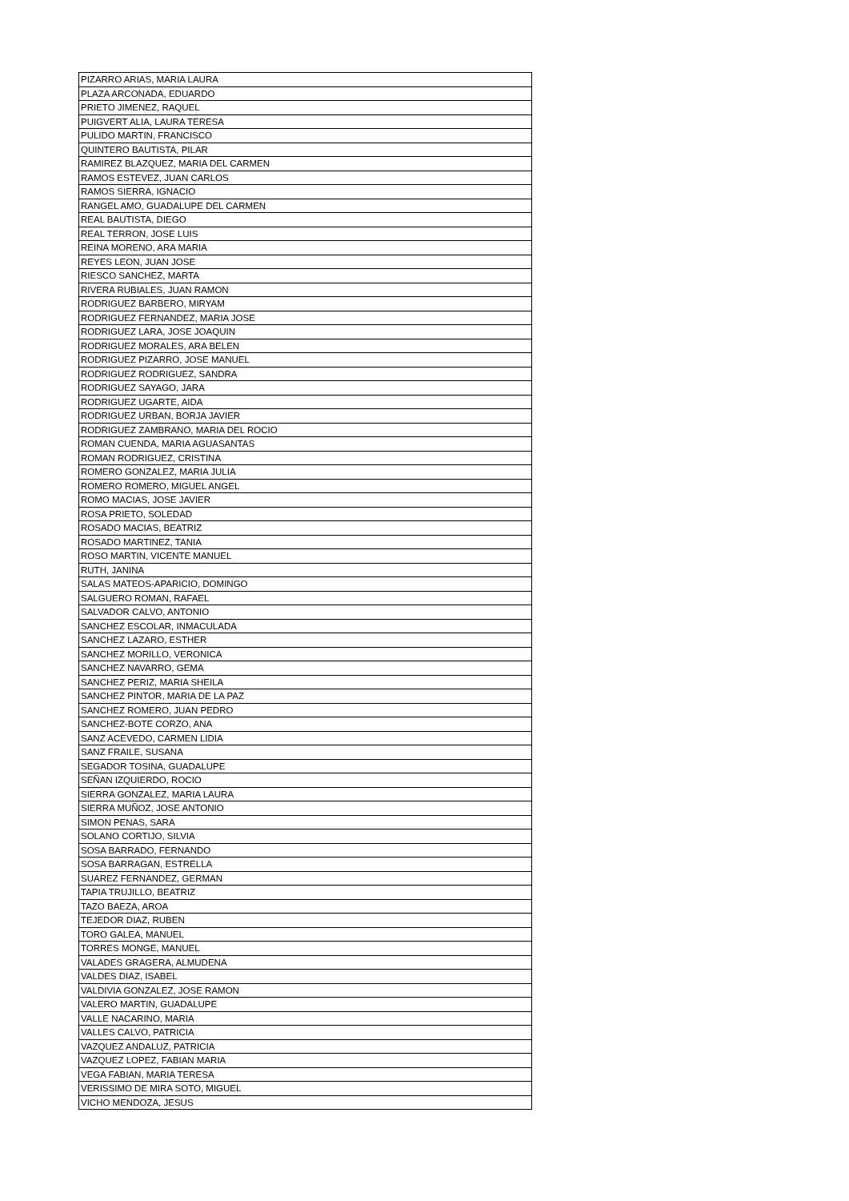| PIZARRO ARIAS, MARIA LAURA |
| PLAZA ARCONADA, EDUARDO |
| PRIETO JIMENEZ, RAQUEL |
| PUIGVERT ALIA, LAURA TERESA |
| PULIDO MARTIN, FRANCISCO |
| QUINTERO BAUTISTA, PILAR |
| RAMIREZ BLAZQUEZ, MARIA DEL CARMEN |
| RAMOS ESTEVEZ, JUAN CARLOS |
| RAMOS SIERRA, IGNACIO |
| RANGEL AMO, GUADALUPE DEL CARMEN |
| REAL BAUTISTA, DIEGO |
| REAL TERRON, JOSE LUIS |
| REINA MORENO, ARA MARIA |
| REYES LEON, JUAN JOSE |
| RIESCO SANCHEZ, MARTA |
| RIVERA RUBIALES, JUAN RAMON |
| RODRIGUEZ BARBERO, MIRYAM |
| RODRIGUEZ FERNANDEZ, MARIA JOSE |
| RODRIGUEZ LARA, JOSE JOAQUIN |
| RODRIGUEZ MORALES, ARA BELEN |
| RODRIGUEZ PIZARRO, JOSE MANUEL |
| RODRIGUEZ RODRIGUEZ, SANDRA |
| RODRIGUEZ SAYAGO, JARA |
| RODRIGUEZ UGARTE, AIDA |
| RODRIGUEZ URBAN, BORJA JAVIER |
| RODRIGUEZ ZAMBRANO, MARIA DEL ROCIO |
| ROMAN CUENDA, MARIA AGUASANTAS |
| ROMAN RODRIGUEZ, CRISTINA |
| ROMERO GONZALEZ, MARIA JULIA |
| ROMERO ROMERO, MIGUEL ANGEL |
| ROMO MACIAS, JOSE JAVIER |
| ROSA PRIETO, SOLEDAD |
| ROSADO MACIAS, BEATRIZ |
| ROSADO MARTINEZ, TANIA |
| ROSO MARTIN, VICENTE MANUEL |
| RUTH, JANINA |
| SALAS MATEOS-APARICIO, DOMINGO |
| SALGUERO ROMAN, RAFAEL |
| SALVADOR CALVO, ANTONIO |
| SANCHEZ ESCOLAR, INMACULADA |
| SANCHEZ LAZARO, ESTHER |
| SANCHEZ MORILLO, VERONICA |
| SANCHEZ NAVARRO, GEMA |
| SANCHEZ PERIZ, MARIA SHEILA |
| SANCHEZ PINTOR, MARIA DE LA PAZ |
| SANCHEZ ROMERO, JUAN PEDRO |
| SANCHEZ-BOTE CORZO, ANA |
| SANZ ACEVEDO, CARMEN LIDIA |
| SANZ FRAILE, SUSANA |
| SEGADOR TOSINA, GUADALUPE |
| SEÑAN IZQUIERDO, ROCIO |
| SIERRA GONZALEZ, MARIA LAURA |
| SIERRA MUÑOZ, JOSE ANTONIO |
| SIMON PENAS, SARA |
| SOLANO CORTIJO, SILVIA |
| SOSA BARRADO, FERNANDO |
| SOSA BARRAGAN, ESTRELLA |
| SUAREZ FERNANDEZ, GERMAN |
| TAPIA TRUJILLO, BEATRIZ |
| TAZO BAEZA, AROA |
| TEJEDOR DIAZ, RUBEN |
| TORO GALEA, MANUEL |
| TORRES MONGE, MANUEL |
| VALADES GRAGERA, ALMUDENA |
| VALDES DIAZ, ISABEL |
| VALDIVIA GONZALEZ, JOSE RAMON |
| VALERO MARTIN, GUADALUPE |
| VALLE NACARINO, MARIA |
| VALLES CALVO, PATRICIA |
| VAZQUEZ ANDALUZ, PATRICIA |
| VAZQUEZ LOPEZ, FABIAN MARIA |
| VEGA FABIAN, MARIA TERESA |
| VERISSIMO DE MIRA SOTO, MIGUEL |
| VICHO MENDOZA, JESUS |